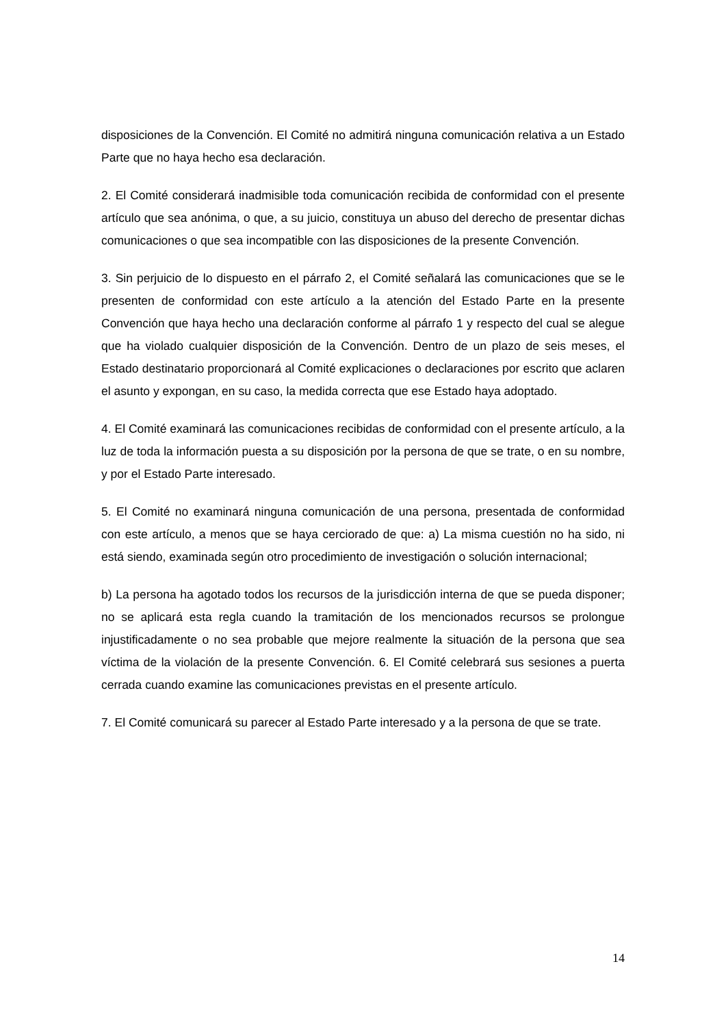disposiciones de la Convención. El Comité no admitirá ninguna comunicación relativa a un Estado Parte que no haya hecho esa declaración.
2. El Comité considerará inadmisible toda comunicación recibida de conformidad con el presente artículo que sea anónima, o que, a su juicio, constituya un abuso del derecho de presentar dichas comunicaciones o que sea incompatible con las disposiciones de la presente Convención.
3. Sin perjuicio de lo dispuesto en el párrafo 2, el Comité señalará las comunicaciones que se le presenten de conformidad con este artículo a la atención del Estado Parte en la presente Convención que haya hecho una declaración conforme al párrafo 1 y respecto del cual se alegue que ha violado cualquier disposición de la Convención. Dentro de un plazo de seis meses, el Estado destinatario proporcionará al Comité explicaciones o declaraciones por escrito que aclaren el asunto y expongan, en su caso, la medida correcta que ese Estado haya adoptado.
4. El Comité examinará las comunicaciones recibidas de conformidad con el presente artículo, a la luz de toda la información puesta a su disposición por la persona de que se trate, o en su nombre, y por el Estado Parte interesado.
5. El Comité no examinará ninguna comunicación de una persona, presentada de conformidad con este artículo, a menos que se haya cerciorado de que: a) La misma cuestión no ha sido, ni está siendo, examinada según otro procedimiento de investigación o solución internacional;
b) La persona ha agotado todos los recursos de la jurisdicción interna de que se pueda disponer; no se aplicará esta regla cuando la tramitación de los mencionados recursos se prolongue injustificadamente o no sea probable que mejore realmente la situación de la persona que sea víctima de la violación de la presente Convención. 6. El Comité celebrará sus sesiones a puerta cerrada cuando examine las comunicaciones previstas en el presente artículo.
7. El Comité comunicará su parecer al Estado Parte interesado y a la persona de que se trate.
14